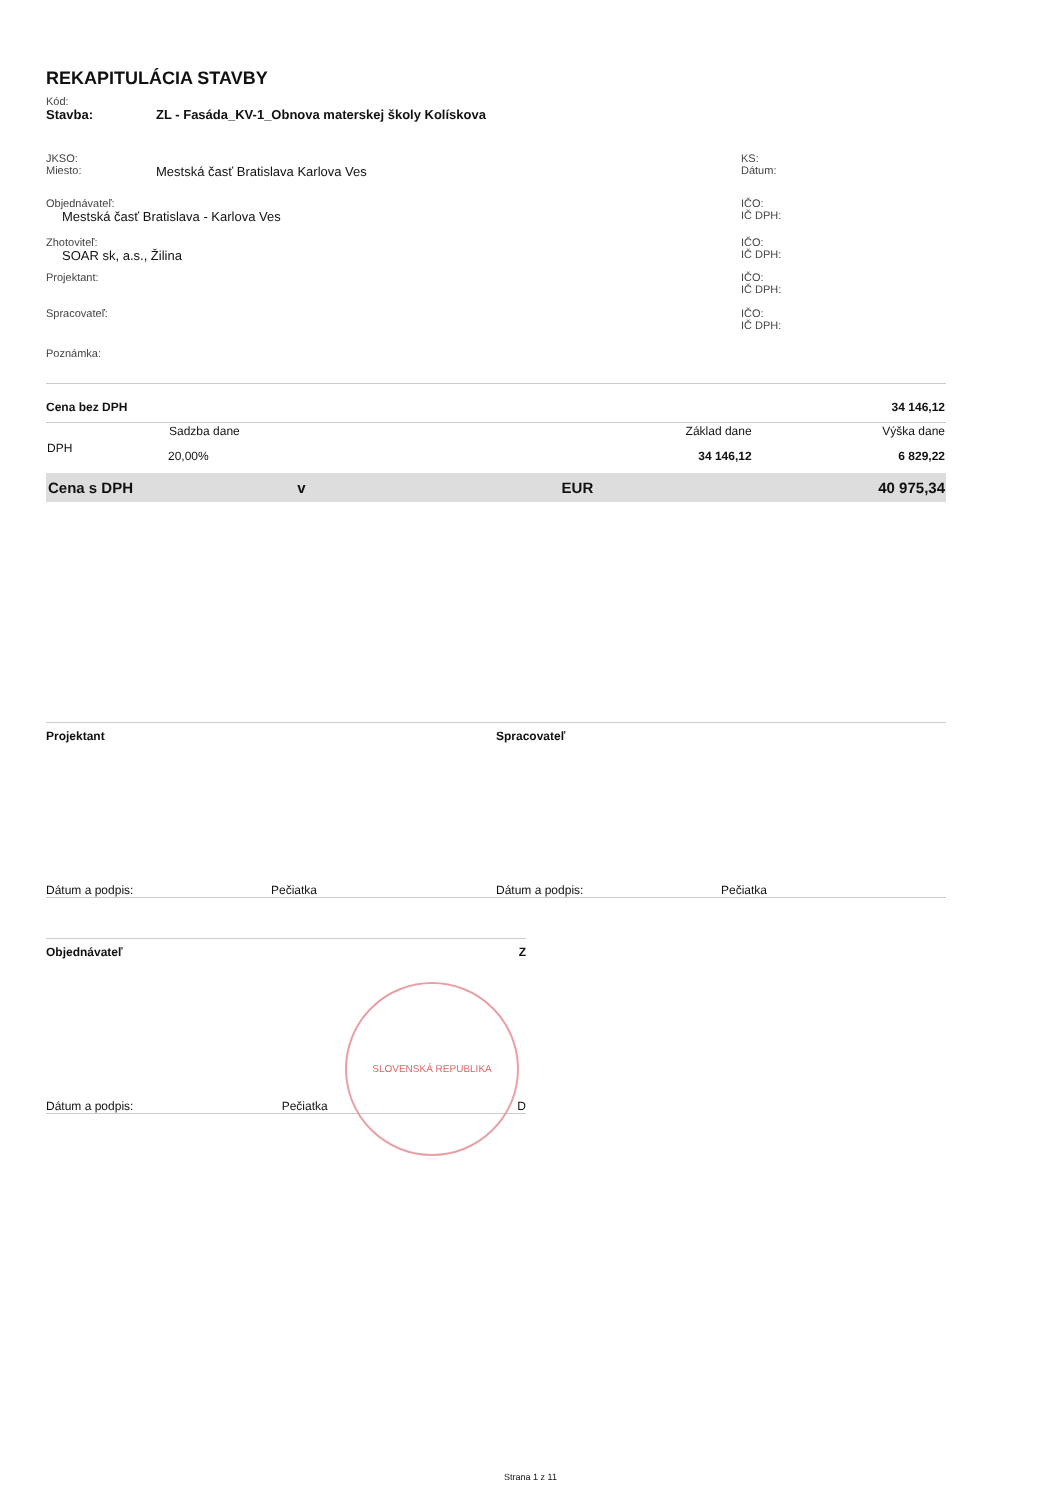REKAPITULÁCIA STAVBY
Kód:
Stavba: ZL - Fasáda_KV-1_Obnova materskej školy Kolískova
JKSO:
Miesto: Mestská časť Bratislava Karlova Ves
KS:
Dátum:
Objednávateľ:
Mestská časť Bratislava - Karlova Ves
IČO:
IČ DPH:
Zhotoviteľ:
SOAR sk, a.s., Žilina
IČO:
IČ DPH:
Projektant: IČO:
IČ DPH:
Spracovateľ: IČO:
IČ DPH:
Poznámka:
| Cena bez DPH | | | 34 146,12 |
| DPH | Sadzba dane | Základ dane | Výška dane |
| | 20,00% | 34 146,12 | 6 829,22 |
| Cena s DPH v | | EUR | 40 975,34 |
Projektant Spracovateľ
Dátum a podpis: Pečiatka Dátum a podpis: Pečiatka
Objednávateľ Z
Dátum a podpis: Pečiatka D
SLOVENSKÁ REPUBLIKA
Strana 1 z 11